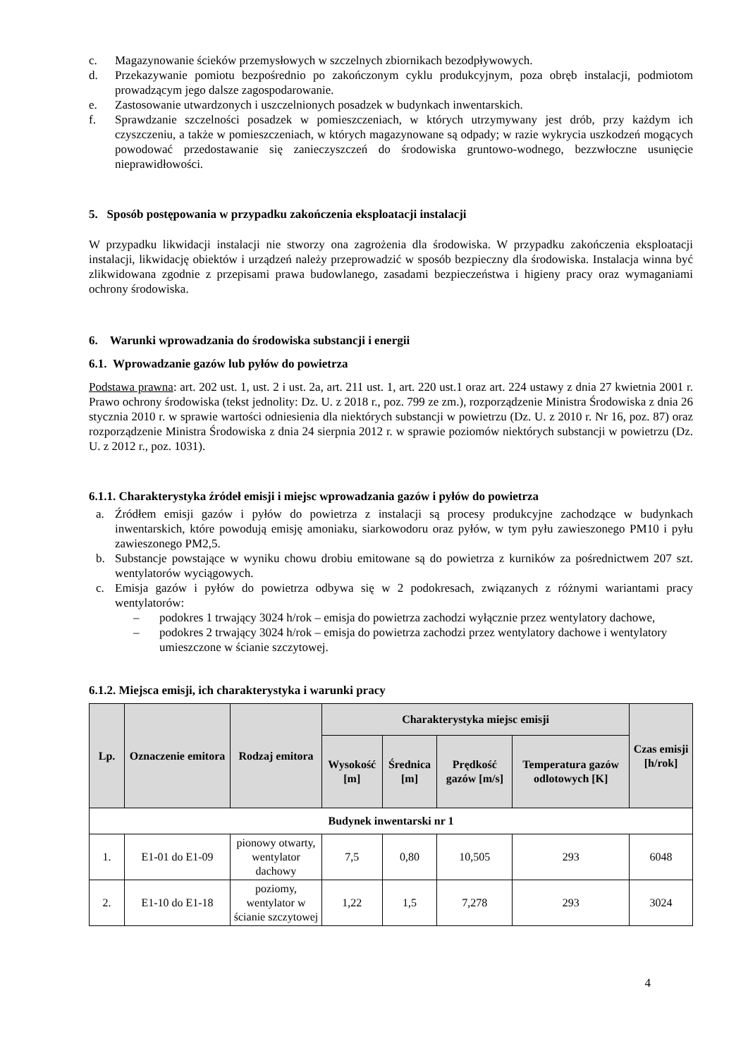c. Magazynowanie ścieków przemysłowych w szczelnych zbiornikach bezodpływowych.
d. Przekazywanie pomiotu bezpośrednio po zakończonym cyklu produkcyjnym, poza obręb instalacji, podmiotom prowadzącym jego dalsze zagospodarowanie.
e. Zastosowanie utwardzonych i uszczelnionych posadzek w budynkach inwentarskich.
f. Sprawdzanie szczelności posadzek w pomieszczeniach, w których utrzymywany jest drób, przy każdym ich czyszczeniu, a także w pomieszczeniach, w których magazynowane są odpady; w razie wykrycia uszkodzeń mogących powodować przedostawanie się zanieczyszczeń do środowiska gruntowo-wodnego, bezzwłoczne usunięcie nieprawidłowości.
5. Sposób postępowania w przypadku zakończenia eksploatacji instalacji
W przypadku likwidacji instalacji nie stworzy ona zagrożenia dla środowiska. W przypadku zakończenia eksploatacji instalacji, likwidację obiektów i urządzeń należy przeprowadzić w sposób bezpieczny dla środowiska. Instalacja winna być zlikwidowana zgodnie z przepisami prawa budowlanego, zasadami bezpieczeństwa i higieny pracy oraz wymaganiami ochrony środowiska.
6. Warunki wprowadzania do środowiska substancji i energii
6.1. Wprowadzanie gazów lub pyłów do powietrza
Podstawa prawna: art. 202 ust. 1, ust. 2 i ust. 2a, art. 211 ust. 1, art. 220 ust.1 oraz art. 224 ustawy z dnia 27 kwietnia 2001 r. Prawo ochrony środowiska (tekst jednolity: Dz. U. z 2018 r., poz. 799 ze zm.), rozporządzenie Ministra Środowiska z dnia 26 stycznia 2010 r. w sprawie wartości odniesienia dla niektórych substancji w powietrzu (Dz. U. z 2010 r. Nr 16, poz. 87) oraz rozporządzenie Ministra Środowiska z dnia 24 sierpnia 2012 r. w sprawie poziomów niektórych substancji w powietrzu (Dz. U. z 2012 r., poz. 1031).
6.1.1. Charakterystyka źródeł emisji i miejsc wprowadzania gazów i pyłów do powietrza
a. Źródłem emisji gazów i pyłów do powietrza z instalacji są procesy produkcyjne zachodzące w budynkach inwentarskich, które powodują emisję amoniaku, siarkowodoru oraz pyłów, w tym pyłu zawieszonego PM10 i pyłu zawieszonego PM2,5.
b. Substancje powstające w wyniku chowu drobiu emitowane są do powietrza z kurników za pośrednictwem 207 szt. wentylatorów wyciągowych.
c. Emisja gazów i pyłów do powietrza odbywa się w 2 podokresach, związanych z różnymi wariantami pracy wentylatorów:
– podokres 1 trwający 3024 h/rok – emisja do powietrza zachodzi wyłącznie przez wentylatory dachowe,
– podokres 2 trwający 3024 h/rok – emisja do powietrza zachodzi przez wentylatory dachowe i wentylatory umieszczone w ścianie szczytowej.
6.1.2. Miejsca emisji, ich charakterystyka i warunki pracy
| Lp. | Oznaczenie emitora | Rodzaj emitora | Charakterystyka miejsc emisji | | | | Czas emisji [h/rok] |
| --- | --- | --- | --- | --- | --- | --- | --- |
| | | | Wysokość [m] | Średnica [m] | Prędkość gazów [m/s] | Temperatura gazów odlotowych [K] | |
| Budynek inwentarski nr 1 | | | | | | | |
| 1. | E1-01 do E1-09 | pionowy otwarty, wentylator dachowy | 7,5 | 0,80 | 10,505 | 293 | 6048 |
| 2. | E1-10 do E1-18 | poziomy, wentylator w ścianie szczytowej | 1,22 | 1,5 | 7,278 | 293 | 3024 |
4